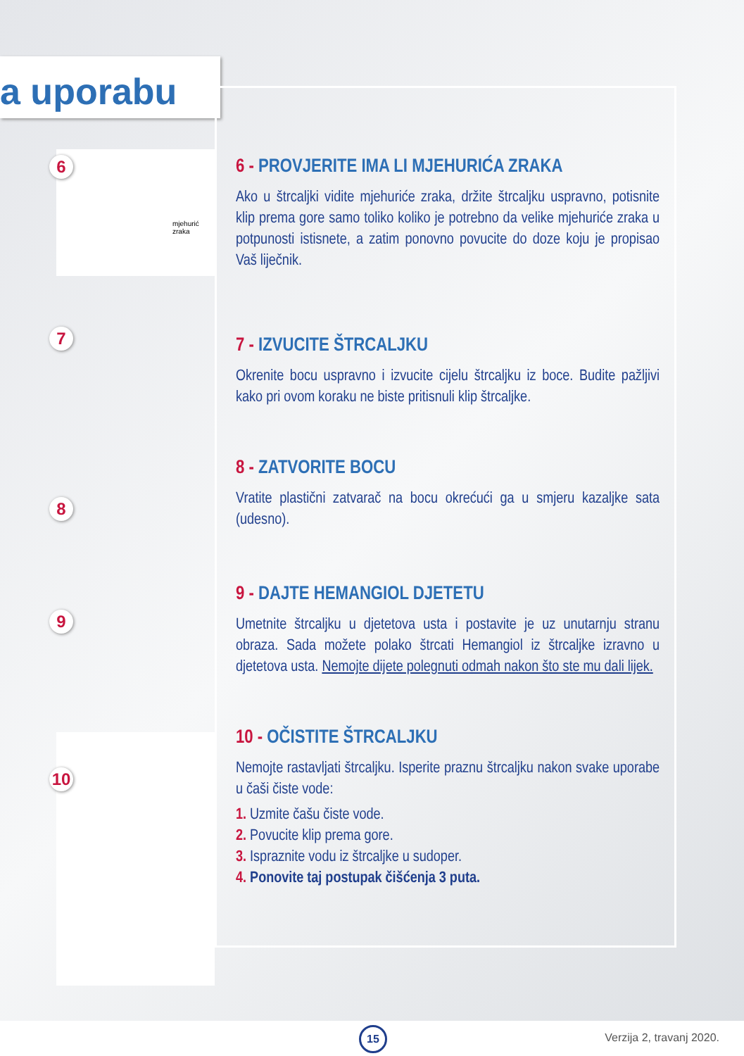a uporabu
6
mjehurić zraka
7
8
9
10
6 - PROVJERITE IMA LI MJEHURIĆA ZRAKA
Ako u štrcaljki vidite mjehuriće zraka, držite štrcaljku uspravno, potisnite klip prema gore samo toliko koliko je potrebno da velike mjehuriće zraka u potpunosti istisnete, a zatim ponovno povucite do doze koju je propisao Vaš liječnik.
7 - IZVUCITE ŠTRCALJKU
Okrenite bocu uspravno i izvucite cijelu štrcaljku iz boce. Budite pažljivi kako pri ovom koraku ne biste pritisnuli klip štrcaljke.
8 - ZATVORITE BOCU
Vratite plastični zatvarač na bocu okrećući ga u smjeru kazaljke sata (udesno).
9 - DAJTE HEMANGIOL DJETETU
Umetnite štrcaljku u djetetova usta i postavite je uz unutarnju stranu obraza. Sada možete polako štrcati Hemangiol iz štrcaljke izravno u djetetova usta. Nemojte dijete polegnuti odmah nakon što ste mu dali lijek.
10 - OČISTITE ŠTRCALJKU
Nemojte rastavljati štrcaljku. Isperite praznu štrcaljku nakon svake uporabe u čaši čiste vode:
1. Uzmite čašu čiste vode.
2. Povucite klip prema gore.
3. Ispraznite vodu iz štrcaljke u sudoper.
4. Ponovite taj postupak čišćenja 3 puta.
15 Verzija 2, travanj 2020.